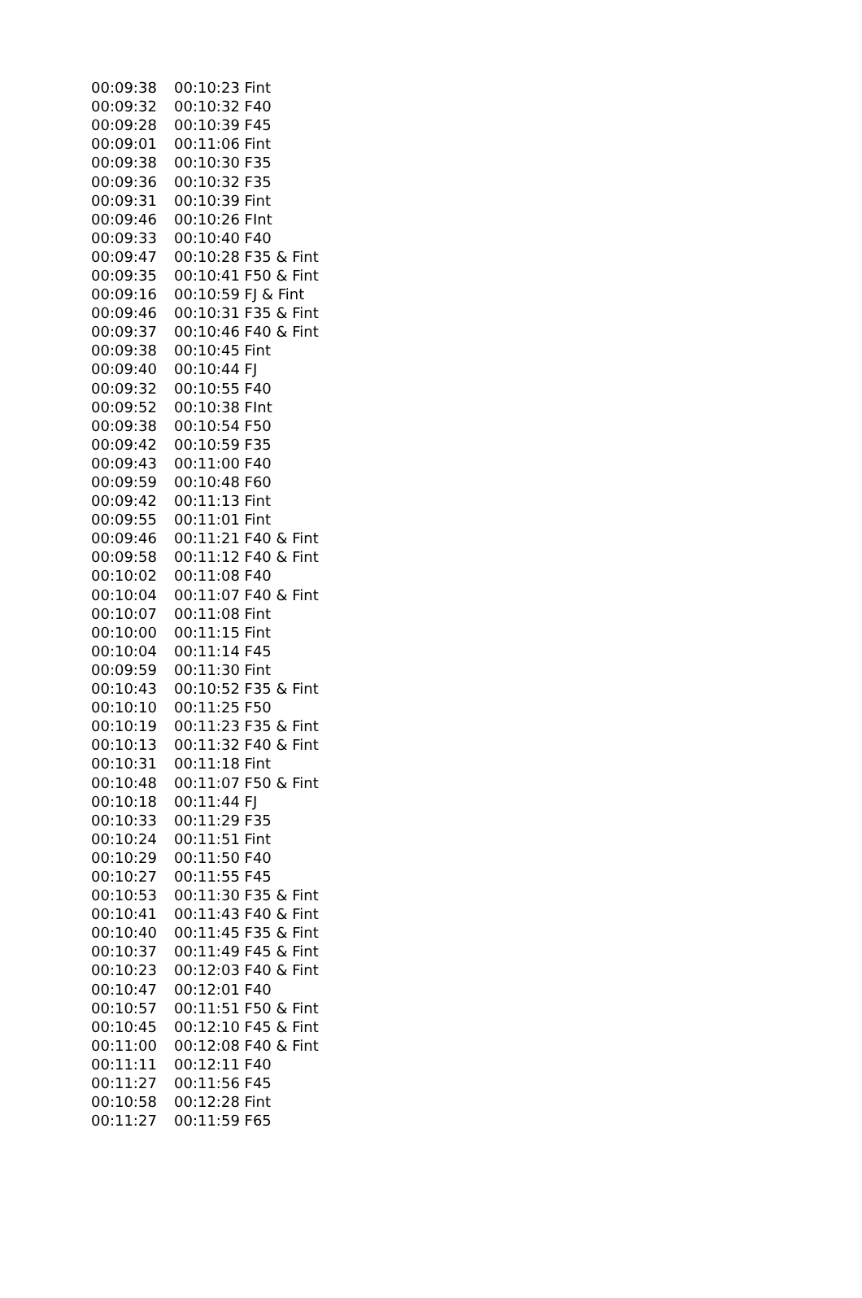| 00:09:38 | 00:10:23 Fint |
| 00:09:32 | 00:10:32 F40 |
| 00:09:28 | 00:10:39 F45 |
| 00:09:01 | 00:11:06 Fint |
| 00:09:38 | 00:10:30 F35 |
| 00:09:36 | 00:10:32 F35 |
| 00:09:31 | 00:10:39 Fint |
| 00:09:46 | 00:10:26 FInt |
| 00:09:33 | 00:10:40 F40 |
| 00:09:47 | 00:10:28 F35 & Fint |
| 00:09:35 | 00:10:41 F50 & Fint |
| 00:09:16 | 00:10:59 FJ & Fint |
| 00:09:46 | 00:10:31 F35 & Fint |
| 00:09:37 | 00:10:46 F40 & Fint |
| 00:09:38 | 00:10:45 Fint |
| 00:09:40 | 00:10:44 FJ |
| 00:09:32 | 00:10:55 F40 |
| 00:09:52 | 00:10:38 FInt |
| 00:09:38 | 00:10:54 F50 |
| 00:09:42 | 00:10:59 F35 |
| 00:09:43 | 00:11:00 F40 |
| 00:09:59 | 00:10:48 F60 |
| 00:09:42 | 00:11:13 Fint |
| 00:09:55 | 00:11:01 Fint |
| 00:09:46 | 00:11:21 F40 & Fint |
| 00:09:58 | 00:11:12 F40 & Fint |
| 00:10:02 | 00:11:08 F40 |
| 00:10:04 | 00:11:07 F40 & Fint |
| 00:10:07 | 00:11:08 Fint |
| 00:10:00 | 00:11:15 Fint |
| 00:10:04 | 00:11:14 F45 |
| 00:09:59 | 00:11:30 Fint |
| 00:10:43 | 00:10:52 F35 & Fint |
| 00:10:10 | 00:11:25 F50 |
| 00:10:19 | 00:11:23 F35 & Fint |
| 00:10:13 | 00:11:32 F40 & Fint |
| 00:10:31 | 00:11:18 Fint |
| 00:10:48 | 00:11:07 F50 & Fint |
| 00:10:18 | 00:11:44 FJ |
| 00:10:33 | 00:11:29 F35 |
| 00:10:24 | 00:11:51 Fint |
| 00:10:29 | 00:11:50 F40 |
| 00:10:27 | 00:11:55 F45 |
| 00:10:53 | 00:11:30 F35 & Fint |
| 00:10:41 | 00:11:43 F40 & Fint |
| 00:10:40 | 00:11:45 F35 & Fint |
| 00:10:37 | 00:11:49 F45 & Fint |
| 00:10:23 | 00:12:03 F40 & Fint |
| 00:10:47 | 00:12:01 F40 |
| 00:10:57 | 00:11:51 F50 & Fint |
| 00:10:45 | 00:12:10 F45 & Fint |
| 00:11:00 | 00:12:08 F40 & Fint |
| 00:11:11 | 00:12:11 F40 |
| 00:11:27 | 00:11:56 F45 |
| 00:10:58 | 00:12:28 Fint |
| 00:11:27 | 00:11:59 F65 |